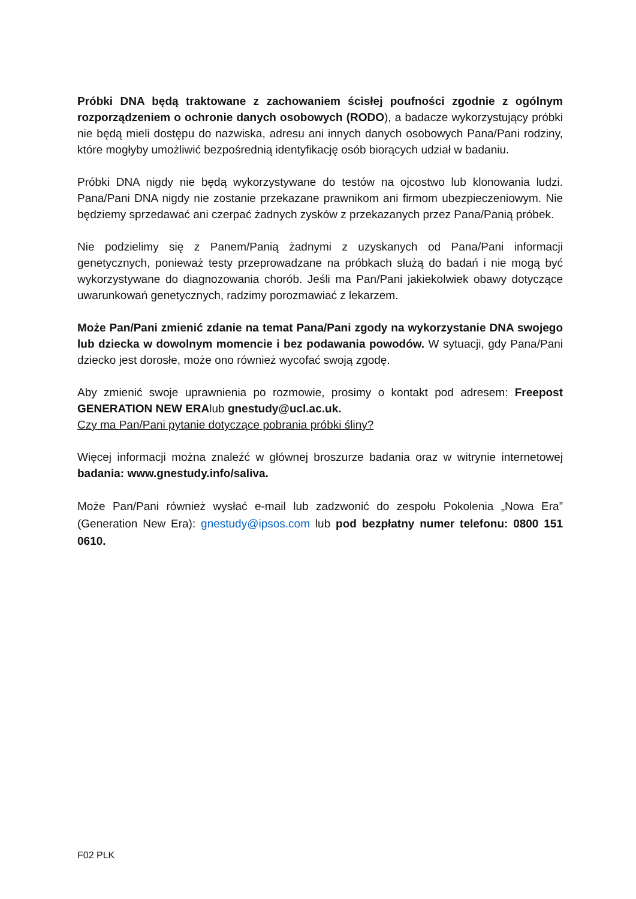Próbki DNA będą traktowane z zachowaniem ścisłej poufności zgodnie z ogólnym rozporządzeniem o ochronie danych osobowych (RODO), a badacze wykorzystujący próbki nie będą mieli dostępu do nazwiska, adresu ani innych danych osobowych Pana/Pani rodziny, które mogłyby umożliwić bezpośrednią identyfikację osób biorących udział w badaniu.
Próbki DNA nigdy nie będą wykorzystywane do testów na ojcostwo lub klonowania ludzi. Pana/Pani DNA nigdy nie zostanie przekazane prawnikom ani firmom ubezpieczeniowym. Nie będziemy sprzedawać ani czerpać żadnych zysków z przekazanych przez Pana/Panią próbek.
Nie podzielimy się z Panem/Panią żadnymi z uzyskanych od Pana/Pani informacji genetycznych, ponieważ testy przeprowadzane na próbkach służą do badań i nie mogą być wykorzystywane do diagnozowania chorób. Jeśli ma Pan/Pani jakiekolwiek obawy dotyczące uwarunkowań genetycznych, radzimy porozmawiać z lekarzem.
Może Pan/Pani zmienić zdanie na temat Pana/Pani zgody na wykorzystanie DNA swojego lub dziecka w dowolnym momencie i bez podawania powodów. W sytuacji, gdy Pana/Pani dziecko jest dorosłe, może ono również wycofać swoją zgodę.
Aby zmienić swoje uprawnienia po rozmowie, prosimy o kontakt pod adresem: Freepost GENERATION NEW ERAlub gnestudy@ucl.ac.uk.
Czy ma Pan/Pani pytanie dotyczące pobrania próbki śliny?
Więcej informacji można znaleźć w głównej broszurze badania oraz w witrynie internetowej badania: www.gnestudy.info/saliva.
Może Pan/Pani również wysłać e-mail lub zadzwonić do zespołu Pokolenia „Nowa Era” (Generation New Era): gnestudy@ipsos.com lub pod bezpłatny numer telefonu: 0800 151 0610.
F02 PLK